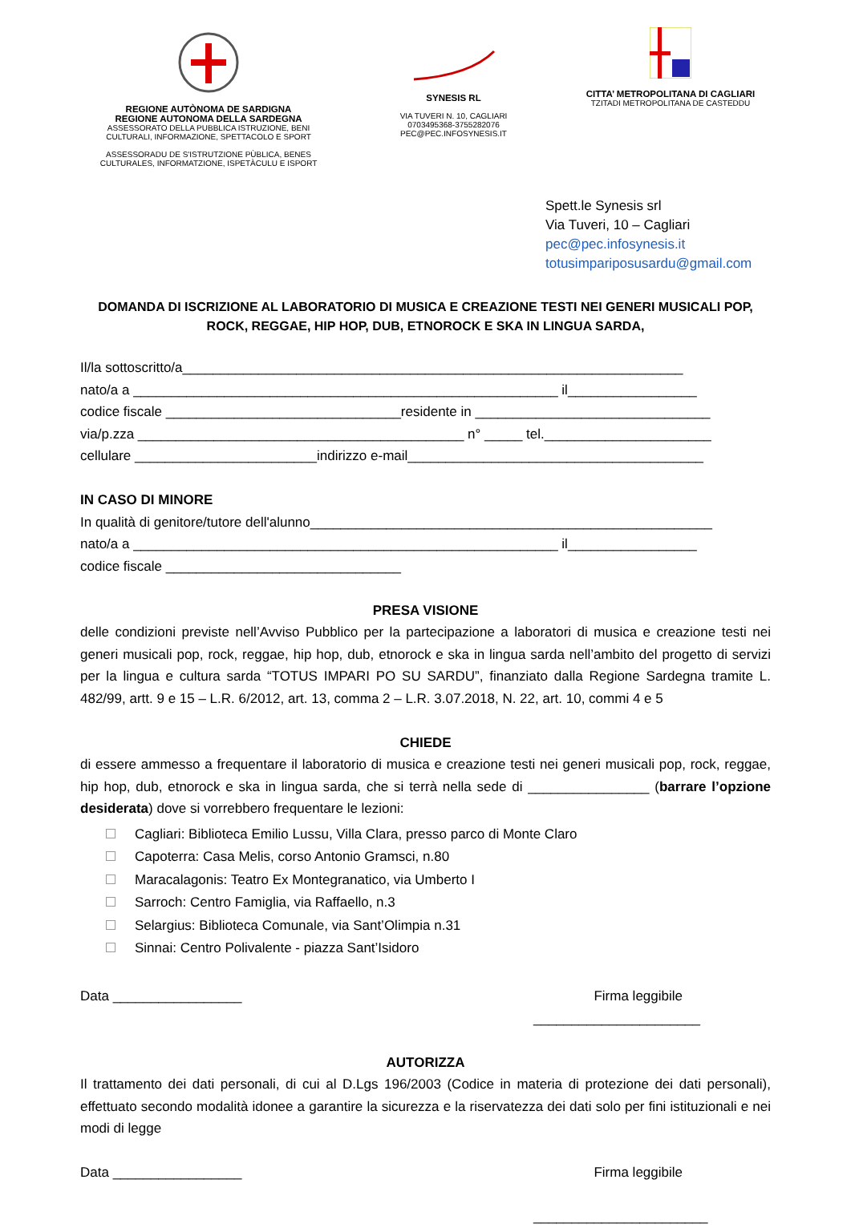REGIONE AUTÒNOMA DE SARDIGNA
REGIONE AUTONOMA DELLA SARDEGNA
ASSESSORATO DELLA PUBBLICA ISTRUZIONE, BENI
CULTURALI, INFORMAZIONE, SPETTACOLO E SPORT
ASSESSORADU DE S'ISTRUTZIONE PÙBLICA, BENES
CULTURALES, INFORMATZIONE, ISPETÀCULU E ISPORT
SYNESIS RL
VIA TUVERI N. 10, CAGLIARI
0703495368-3755282076
PEC@PEC.INFOSYNESIS.IT
CITTA’ METROPOLITANA DI CAGLIARI
TZITADI METROPOLITANA DE CASTEDDU
Spett.le Synesis srl
Via Tuveri, 10 – Cagliari
pec@pec.infosynesis.it
totusimpariposusardu@gmail.com
DOMANDA DI ISCRIZIONE AL LABORATORIO DI MUSICA E CREAZIONE TESTI NEI GENERI MUSICALI POP, ROCK, REGGAE, HIP HOP, DUB, ETNOROCK E SKA IN LINGUA SARDA,
Il/la sottoscritto/a__________________________________________________________________
nato/a a ________________________________________________________ il_________________
codice fiscale _______________________________residente in _______________________________
via/p.zza ___________________________________________ n° _____ tel.______________________
cellulare ________________________indirizzo e-mail_______________________________________
IN CASO DI MINORE
In qualità di genitore/tutore dell'alunno_____________________________________________________
nato/a a ________________________________________________________ il_________________
codice fiscale _______________________________
PRESA VISIONE
delle condizioni previste nell’Avviso Pubblico per la partecipazione a laboratori di musica e creazione testi nei generi musicali pop, rock, reggae, hip hop, dub, etnorock e ska in lingua sarda nell’ambito del progetto di servizi per la lingua e cultura sarda “TOTUS IMPARI PO SU SARDU”, finanziato dalla Regione Sardegna tramite L. 482/99, artt. 9 e 15 – L.R. 6/2012, art. 13, comma 2 – L.R. 3.07.2018, N. 22, art. 10, commi 4 e 5
CHIEDE
di essere ammesso a frequentare il laboratorio di musica e creazione testi nei generi musicali pop, rock, reggae, hip hop, dub, etnorock e ska in lingua sarda, che si terrà nella sede di ________________ (barrare l’opzione desiderata) dove si vorrebbero frequentare le lezioni:
Cagliari: Biblioteca Emilio Lussu, Villa Clara, presso parco di Monte Claro
Capoterra: Casa Melis, corso Antonio Gramsci, n.80
Maracalagonis: Teatro Ex Montegranatico, via Umberto I
Sarroch: Centro Famiglia, via Raffaello, n.3
Selargius: Biblioteca Comunale, via Sant’Olimpia n.31
Sinnai: Centro Polivalente - piazza Sant’Isidoro
Data _________________ Firma leggibile
______________________
AUTORIZZA
Il trattamento dei dati personali, di cui al D.Lgs 196/2003 (Codice in materia di protezione dei dati personali), effettuato secondo modalità idonee a garantire la sicurezza e la riservatezza dei dati solo per fini istituzionali e nei modi di legge
Data _________________ Firma leggibile
_______________________